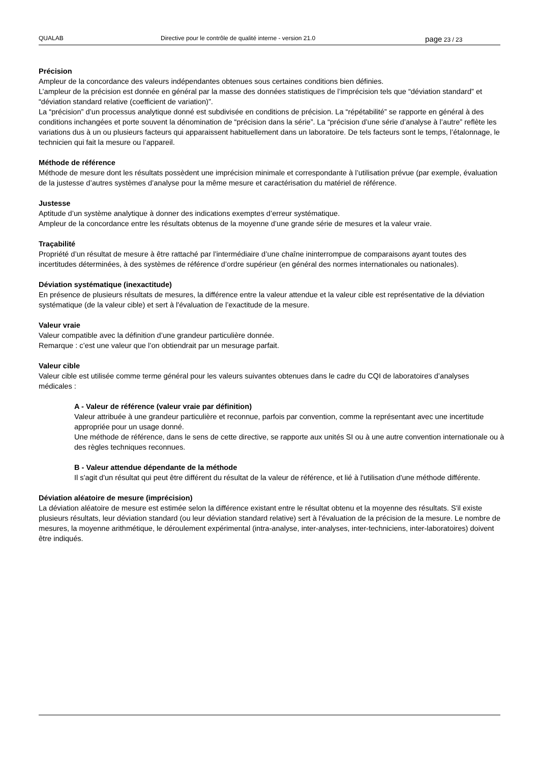QUALAB Directive pour le contrôle de qualité interne - version 21.0
page 23 / 23
Précision
Ampleur de la concordance des valeurs indépendantes obtenues sous certaines conditions bien définies.
L’ampleur de la précision est donnée en général par la masse des données statistiques de l’imprécision tels que “déviation standard” et “déviation standard relative (coefficient de variation)”.
La “précision” d’un processus analytique donné est subdivisée en conditions de précision. La “répétabilité” se rapporte en général à des conditions inchangées et porte souvent la dénomination de “précision dans la série”. La “précision d’une série d’analyse à l’autre” reflète les variations dus à un ou plusieurs facteurs qui apparaissent habituellement dans un laboratoire. De tels facteurs sont le temps, l’étalonnage, le technicien qui fait la mesure ou l’appareil.
Méthode de référence
Méthode de mesure dont les résultats possèdent une imprécision minimale et correspondante à l’utilisation prévue (par exemple, évaluation de la justesse d’autres systèmes d’analyse pour la même mesure et caractérisation du matériel de référence.
Justesse
Aptitude d’un système analytique à donner des indications exemptes d’erreur systématique.
Ampleur de la concordance entre les résultats obtenus de la moyenne d’une grande série de mesures et la valeur vraie.
Traçabilité
Propriété d’un résultat de mesure à être rattaché par l’intermédiaire d’une chaîne ininterrompue de comparaisons ayant toutes des incertitudes déterminées, à des systèmes de référence d’ordre supérieur (en général des normes internationales ou nationales).
Déviation systématique (inexactitude)
En présence de plusieurs résultats de mesures, la différence entre la valeur attendue et la valeur cible est représentative de la déviation systématique (de la valeur cible) et sert à l'évaluation de l’exactitude de la mesure.
Valeur vraie
Valeur compatible avec la définition d’une grandeur particulière donnée.
Remarque : c’est une valeur que l’on obtiendrait par un mesurage parfait.
Valeur cible
Valeur cible est utilisée comme terme général pour les valeurs suivantes obtenues dans le cadre du CQI de laboratoires d’analyses médicales :
A - Valeur de référence (valeur vraie par définition)
Valeur attribuée à une grandeur particulière et reconnue, parfois par convention, comme la représentant avec une incertitude appropriée pour un usage donné.
Une méthode de référence, dans le sens de cette directive, se rapporte aux unités SI ou à une autre convention internationale ou à des règles techniques reconnues.
B - Valeur attendue dépendante de la méthode
Il s'agit d'un résultat qui peut être différent du résultat de la valeur de référence, et lié à l'utilisation d'une méthode différente.
Déviation aléatoire de mesure (imprécision)
La déviation aléatoire de mesure est estimée selon la différence existant entre le résultat obtenu et la moyenne des résultats. S'il existe plusieurs résultats, leur déviation standard (ou leur déviation standard relative) sert à l'évaluation de la précision de la mesure. Le nombre de mesures, la moyenne arithmétique, le déroulement expérimental (intra-analyse, inter-analyses, inter-techniciens, inter-laboratoires) doivent être indiqués.